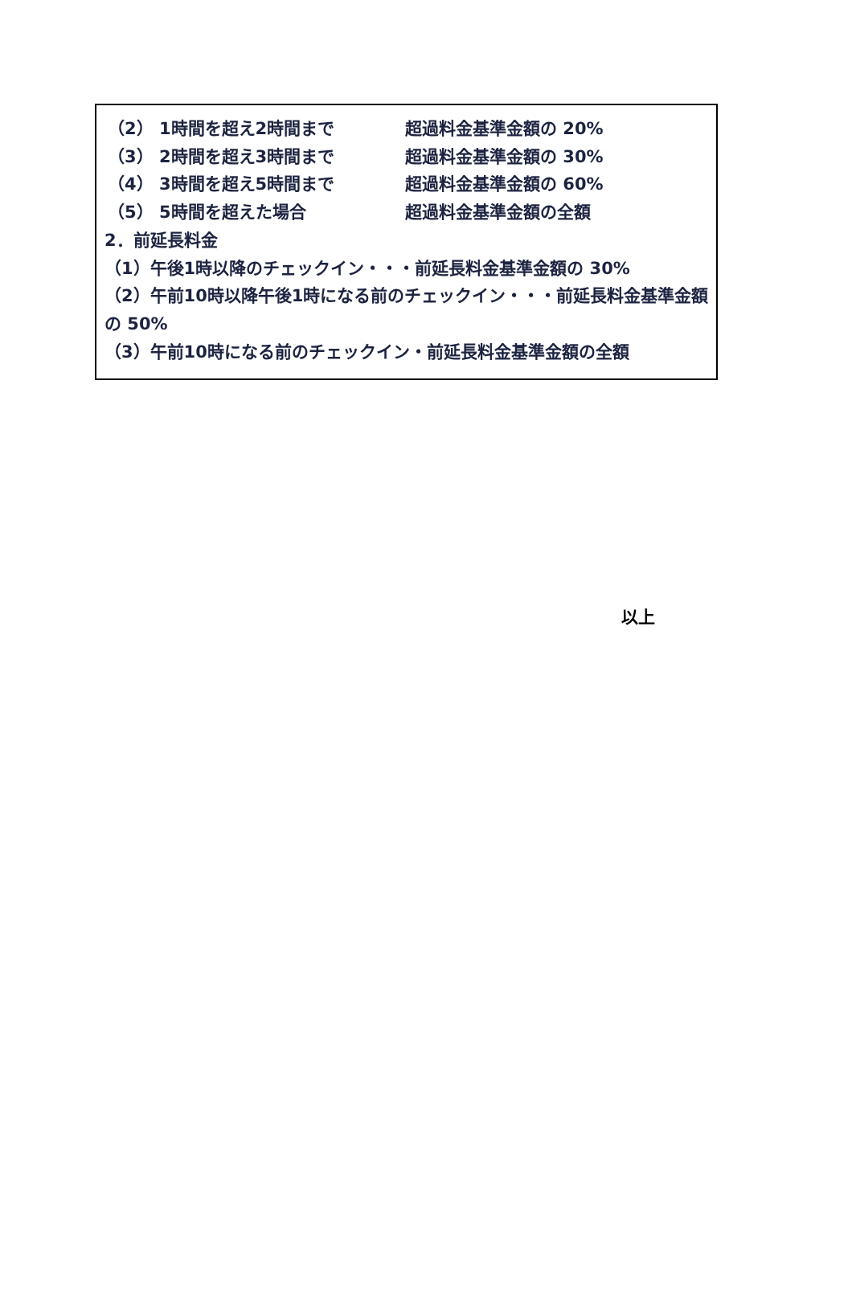（2） 1時間を超え2時間まで 超過料金基準金額の 20%
（3） 2時間を超え3時間まで 超過料金基準金額の 30%
（4） 3時間を超え5時間まで 超過料金基準金額の 60%
（5） 5時間を超えた場合 超過料金基準金額の全額
2．前延長料金
（1）午後1時以降のチェックイン・・・前延長料金基準金額の 30%
（2）午前10時以降午後1時になる前のチェックイン・・・前延長料金基準金額の 50%
（3）午前10時になる前のチェックイン・前延長料金基準金額の全額
以上